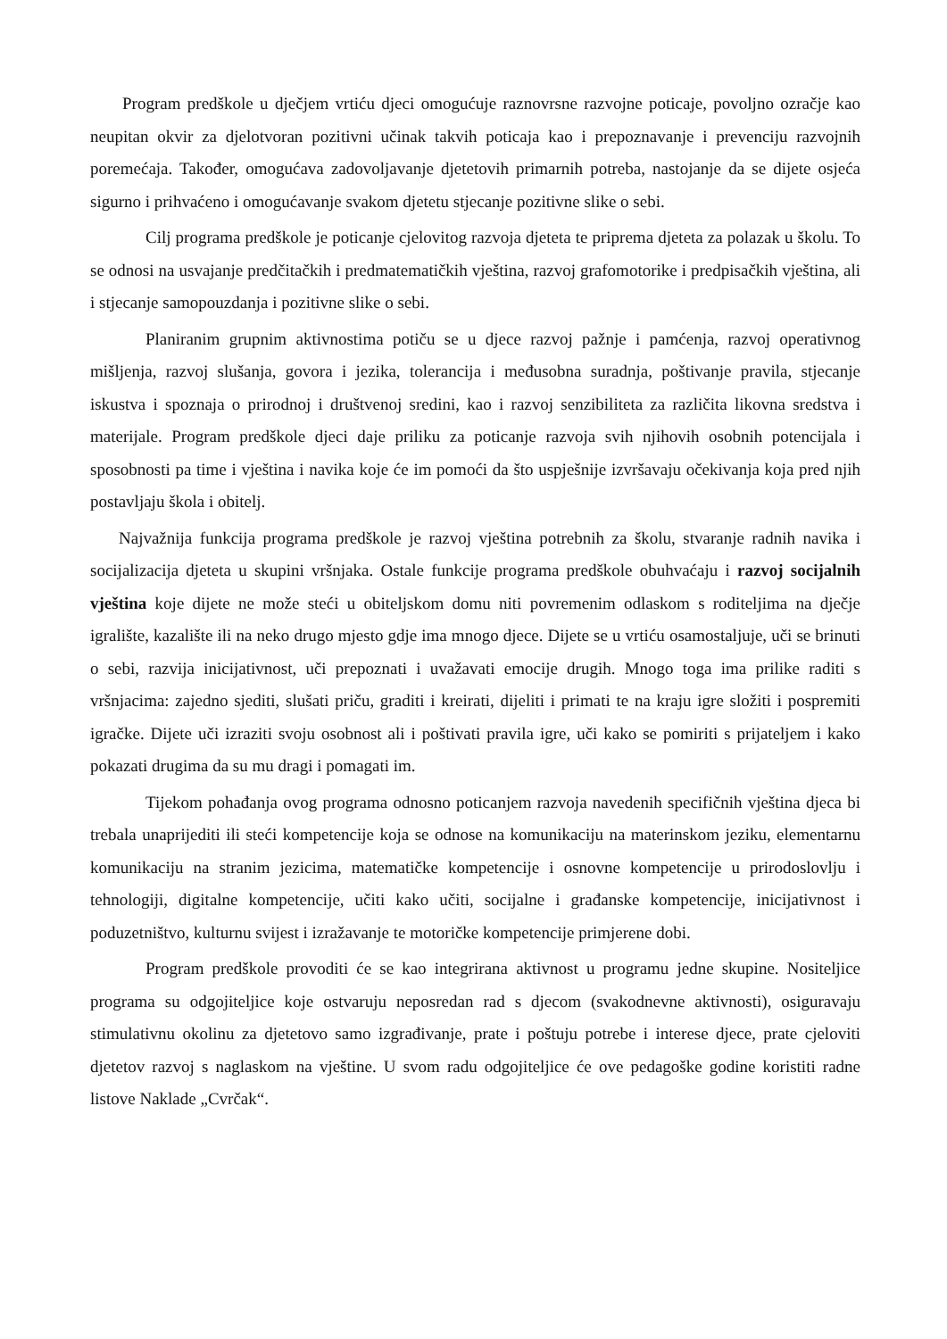Program predškole u dječjem vrtiću djeci omogućuje raznovrsne razvojne poticaje, povoljno ozračje kao neupitan okvir za djelotvoran pozitivni učinak takvih poticaja kao i prepoznavanje i prevenciju razvojnih poremećaja. Također, omogućava zadovoljavanje djetetovih primarnih potreba, nastojanje da se dijete osjeća sigurno i prihvaćeno i omogućavanje svakom djetetu stjecanje pozitivne slike o sebi.
Cilj programa predškole je poticanje cjelovitog razvoja djeteta te priprema djeteta za polazak u školu. To se odnosi na usvajanje predčitačkih i predmatematičkih vještina, razvoj grafomotorike i predpisačkih vještina, ali i stjecanje samopouzdanja i pozitivne slike o sebi.
Planiranim grupnim aktivnostima potiču se u djece razvoj pažnje i pamćenja, razvoj operativnog mišljenja, razvoj slušanja, govora i jezika, tolerancija i međusobna suradnja, poštivanje pravila, stjecanje iskustva i spoznaja o prirodnoj i društvenoj sredini, kao i razvoj senzibiliteta za različita likovna sredstva i materijale. Program predškole djeci daje priliku za poticanje razvoja svih njihovih osobnih potencijala i sposobnosti pa time i vještina i navika koje će im pomoći da što uspješnije izvršavaju očekivanja koja pred njih postavljaju škola i obitelj.
Najvažnija funkcija programa predškole je razvoj vještina potrebnih za školu, stvaranje radnih navika i socijalizacija djeteta u skupini vršnjaka. Ostale funkcije programa predškole obuhvaćaju i razvoj socijalnih vještina koje dijete ne može steći u obiteljskom domu niti povremenim odlaskom s roditeljima na dječje igralište, kazalište ili na neko drugo mjesto gdje ima mnogo djece. Dijete se u vrtiću osamostaljuje, uči se brinuti o sebi, razvija inicijativnost, uči prepoznati i uvažavati emocije drugih. Mnogo toga ima prilike raditi s vršnjacima: zajedno sjediti, slušati priču, graditi i kreirati, dijeliti i primati te na kraju igre složiti i pospremiti igračke. Dijete uči izraziti svoju osobnost ali i poštivati pravila igre, uči kako se pomiriti s prijateljem i kako pokazati drugima da su mu dragi i pomagati im.
Tijekom pohađanja ovog programa odnosno poticanjem razvoja navedenih specifičnih vještina djeca bi trebala unaprijediti ili steći kompetencije koja se odnose na komunikaciju na materinskom jeziku, elementarnu komunikaciju na stranim jezicima, matematičke kompetencije i osnovne kompetencije u prirodoslovlju i tehnologiji, digitalne kompetencije, učiti kako učiti, socijalne i građanske kompetencije, inicijativnost i poduzetništvo, kulturnu svijest i izražavanje te motoričke kompetencije primjerene dobi.
Program predškole provoditi će se kao integrirana aktivnost u programu jedne skupine. Nositeljice programa su odgojiteljice koje ostvaruju neposredan rad s djecom (svakodnevne aktivnosti), osiguravaju stimulativnu okolinu za djetetovo samo izgrađivanje, prate i poštuju potrebe i interese djece, prate cjeloviti djetetov razvoj s naglaskom na vještine. U svom radu odgojiteljice će ove pedagoške godine koristiti radne listove Naklade „Cvrčak“.